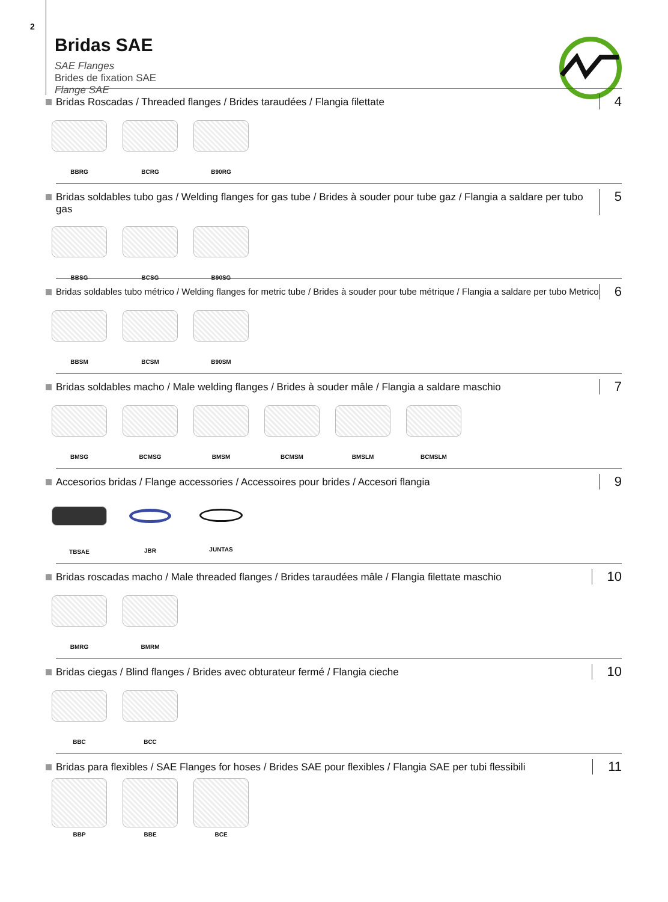2
Bridas SAE
SAE Flanges
Brides de fixation SAE
Flange SAE
Bridas Roscadas / Threaded flanges / Brides taraudées / Flangia filettate 4
BBRG BCRG B90RG
Bridas soldables tubo gas / Welding flanges for gas tube / Brides à souder pour tube gaz / Flangia a saldare per tubo gas 5
BBSG BCSG B90SG
Bridas soldables tubo métrico / Welding flanges for metric tube / Brides à souder pour tube métrique / Flangia a saldare per tubo Metrico 6
BBSM BCSM B90SM
Bridas soldables macho / Male welding flanges / Brides à souder mâle / Flangia a saldare maschio 7
BMSG BCMSG BMSM BCMSM BMSLM BCMSLM
Accesorios bridas / Flange accessories / Accessoires pour brides / Accesori flangia 9
TBSAE JBR JUNTAS
Bridas roscadas macho / Male threaded flanges / Brides taraudées mâle / Flangia filettate maschio 10
BMRG BMRM
Bridas ciegas / Blind flanges / Brides avec obturateur fermé / Flangia cieche 10
BBC BCC
Bridas para flexibles / SAE Flanges for hoses / Brides SAE pour flexibles / Flangia SAE per tubi flessibili 11
BBP BBE BCE